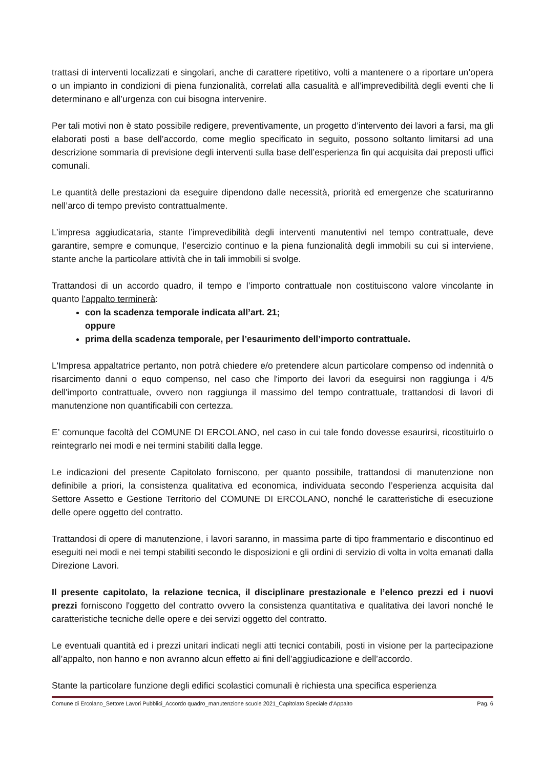trattasi di interventi localizzati e singolari, anche di carattere ripetitivo, volti a mantenere o a riportare un’opera o un impianto in condizioni di piena funzionalità, correlati alla casualità e all’imprevedibilità degli eventi che li determinano e all’urgenza con cui bisogna intervenire.
Per tali motivi non è stato possibile redigere, preventivamente, un progetto d’intervento dei lavori a farsi, ma gli elaborati posti a base dell’accordo, come meglio specificato in seguito, possono soltanto limitarsi ad una descrizione sommaria di previsione degli interventi sulla base dell’esperienza fin qui acquisita dai preposti uffici comunali.
Le quantità delle prestazioni da eseguire dipendono dalle necessità, priorità ed emergenze che scaturiranno nell’arco di tempo previsto contrattualmente.
L’impresa aggiudicataria, stante l’imprevedibilità degli interventi manutentivi nel tempo contrattuale, deve garantire, sempre e comunque, l’esercizio continuo e la piena funzionalità degli immobili su cui si interviene, stante anche la particolare attività che in tali immobili si svolge.
Trattandosi di un accordo quadro, il tempo e l’importo contrattuale non costituiscono valore vincolante in quanto l’appalto terminerà:
con la scadenza temporale indicata all’art. 21;
oppure
prima della scadenza temporale, per l’esaurimento dell’importo contrattuale.
L'Impresa appaltatrice pertanto, non potrà chiedere e/o pretendere alcun particolare compenso od indennità o risarcimento danni o equo compenso, nel caso che l'importo dei lavori da eseguirsi non raggiunga i 4/5 dell'importo contrattuale, ovvero non raggiunga il massimo del tempo contrattuale, trattandosi di lavori di manutenzione non quantificabili con certezza.
E’ comunque facoltà del COMUNE DI ERCOLANO, nel caso in cui tale fondo dovesse esaurirsi, ricostituirlo o reintegrarlo nei modi e nei termini stabiliti dalla legge.
Le indicazioni del presente Capitolato forniscono, per quanto possibile, trattandosi di manutenzione non definibile a priori, la consistenza qualitativa ed economica, individuata secondo l’esperienza acquisita dal Settore Assetto e Gestione Territorio del COMUNE DI ERCOLANO, nonché le caratteristiche di esecuzione delle opere oggetto del contratto.
Trattandosi di opere di manutenzione, i lavori saranno, in massima parte di tipo frammentario e discontinuo ed eseguiti nei modi e nei tempi stabiliti secondo le disposizioni e gli ordini di servizio di volta in volta emanati dalla Direzione Lavori.
Il presente capitolato, la relazione tecnica, il disciplinare prestazionale e l’elenco prezzi ed i nuovi prezzi forniscono l'oggetto del contratto ovvero la consistenza quantitativa e qualitativa dei lavori nonché le caratteristiche tecniche delle opere e dei servizi oggetto del contratto.
Le eventuali quantità ed i prezzi unitari indicati negli atti tecnici contabili, posti in visione per la partecipazione all’appalto, non hanno e non avranno alcun effetto ai fini dell’aggiudicazione e dell’accordo.
Stante la particolare funzione degli edifici scolastici comunali è richiesta una specifica esperienza
Comune di Ercolano_Settore Lavori Pubblici_Accordo quadro_manutenzione scuole 2021_Capitolato Speciale d’Appalto Pag. 6